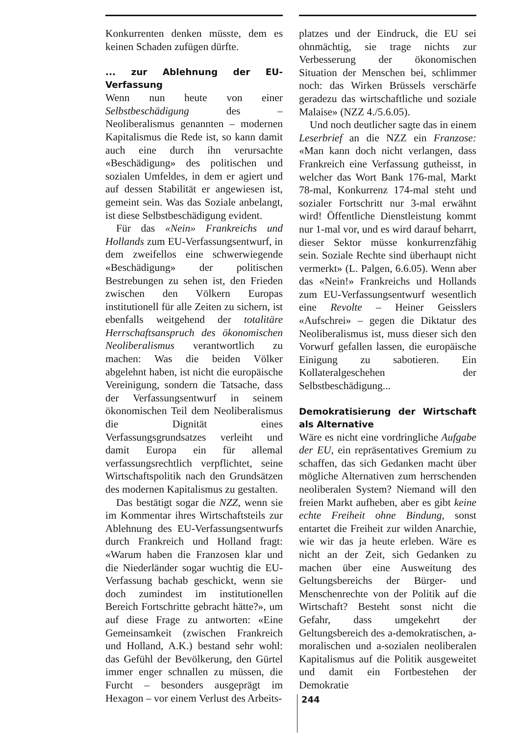Konkurrenten denken müsste, dem es keinen Schaden zufügen dürfte.
... zur Ablehnung der EU-Verfassung
Wenn nun heute von einer Selbstbeschädigung des – Neoliberalismus genannten – modernen Kapitalismus die Rede ist, so kann damit auch eine durch ihn verursachte «Beschädigung» des politischen und sozialen Umfeldes, in dem er agiert und auf dessen Stabilität er angewiesen ist, gemeint sein. Was das Soziale anbelangt, ist diese Selbstbeschädigung evident.
Für das «Nein» Frankreichs und Hollands zum EU-Verfassungsentwurf, in dem zweifellos eine schwerwiegende «Beschädigung» der politischen Bestrebungen zu sehen ist, den Frieden zwischen den Völkern Europas institutionell für alle Zeiten zu sichern, ist ebenfalls weitgehend der totalitäre Herrschaftsanspruch des ökonomischen Neoliberalismus verantwortlich zu machen: Was die beiden Völker abgelehnt haben, ist nicht die europäische Vereinigung, sondern die Tatsache, dass der Verfassungsentwurf in seinem ökonomischen Teil dem Neoliberalismus die Dignität eines Verfassungsgrundsatzes verleiht und damit Europa ein für allemal verfassungsrechtlich verpflichtet, seine Wirtschaftspolitik nach den Grundsätzen des modernen Kapitalismus zu gestalten.
Das bestätigt sogar die NZZ, wenn sie im Kommentar ihres Wirtschaftsteils zur Ablehnung des EU-Verfassungsentwurfs durch Frankreich und Holland fragt: «Warum haben die Franzosen klar und die Niederländer sogar wuchtig die EU-Verfassung bachab geschickt, wenn sie doch zumindest im institutionellen Bereich Fortschritte gebracht hätte?», um auf diese Frage zu antworten: «Eine Gemeinsamkeit (zwischen Frankreich und Holland, A.K.) bestand sehr wohl: das Gefühl der Bevölkerung, den Gürtel immer enger schnallen zu müssen, die Furcht – besonders ausgeprägt im Hexagon – vor einem Verlust des Arbeits-
platzes und der Eindruck, die EU sei ohnmächtig, sie trage nichts zur Verbesserung der ökonomischen Situation der Menschen bei, schlimmer noch: das Wirken Brüssels verschärfe geradezu das wirtschaftliche und soziale Malaise» (NZZ 4./5.6.05).
Und noch deutlicher sagte das in einem Leserbrief an die NZZ ein Franzose: «Man kann doch nicht verlangen, dass Frankreich eine Verfassung gutheisst, in welcher das Wort Bank 176-mal, Markt 78-mal, Konkurrenz 174-mal steht und sozialer Fortschritt nur 3-mal erwähnt wird! Öffentliche Dienstleistung kommt nur 1-mal vor, und es wird darauf beharrt, dieser Sektor müsse konkurrenzfähig sein. Soziale Rechte sind überhaupt nicht vermerkt» (L. Palgen, 6.6.05). Wenn aber das «Nein!» Frankreichs und Hollands zum EU-Verfassungsentwurf wesentlich eine Revolte – Heiner Geisslers «Aufschrei» – gegen die Diktatur des Neoliberalismus ist, muss dieser sich den Vorwurf gefallen lassen, die europäische Einigung zu sabotieren. Ein Kollateralgeschehen der Selbstbeschädigung...
Demokratisierung der Wirtschaft als Alternative
Wäre es nicht eine vordringliche Aufgabe der EU, ein repräsentatives Gremium zu schaffen, das sich Gedanken macht über mögliche Alternativen zum herrschenden neoliberalen System? Niemand will den freien Markt aufheben, aber es gibt keine echte Freiheit ohne Bindung, sonst entartet die Freiheit zur wilden Anarchie, wie wir das ja heute erleben. Wäre es nicht an der Zeit, sich Gedanken zu machen über eine Ausweitung des Geltungsbereichs der Bürger- und Menschenrechte von der Politik auf die Wirtschaft? Besteht sonst nicht die Gefahr, dass umgekehrt der Geltungsbereich des a-demokratischen, a-moralischen und a-sozialen neoliberalen Kapitalismus auf die Politik ausgeweitet und damit ein Fortbestehen der Demokratie
244